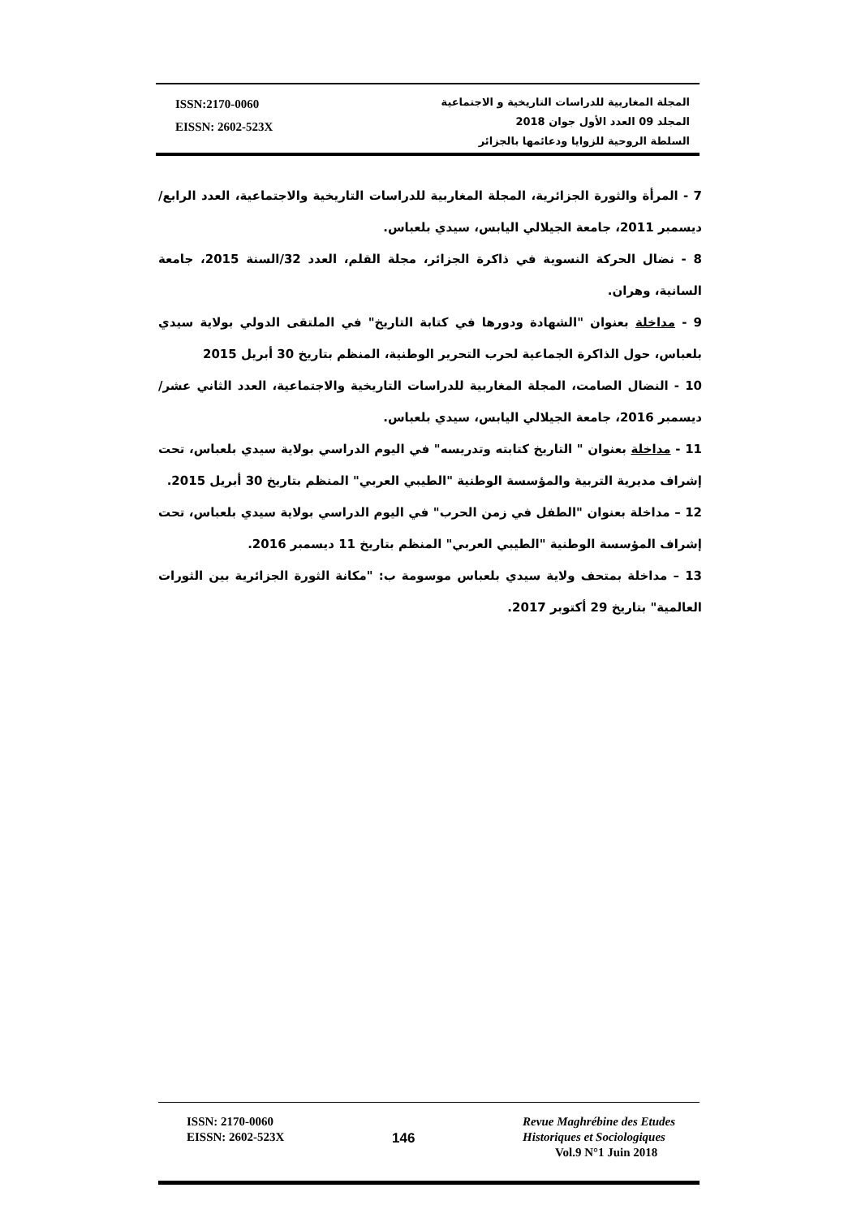ISSN:2170-0060
EISSN: 2602-523X
المجلة المغاربية للدراسات التاريخية و الاجتماعية
المجلد 09 العدد الأول جوان 2018
السلطة الروحية للزوايا ودعائمها بالجزائر
7 - المرأة والثورة الجزائرية، المجلة المغاربية للدراسات التاريخية والاجتماعية، العدد الرابع/ ديسمبر 2011، جامعة الجيلالي اليابس، سيدي بلعباس.
8 - نضال الحركة النسوية في ذاكرة الجزائر، مجلة القلم، العدد 32/السنة 2015، جامعة السانية، وهران.
9 - مداخلة بعنوان "الشهادة ودورها في كتابة التاريخ" في الملتقى الدولي بولاية سيدي بلعباس، حول الذاكرة الجماعية لحرب التحرير الوطنية، المنظم بتاريخ 30 أبريل 2015
10 - النضال الصامت، المجلة المغاربية للدراسات التاريخية والاجتماعية، العدد الثاني عشر/ ديسمبر 2016، جامعة الجيلالي اليابس، سيدي بلعباس.
11 - مداخلة بعنوان " التاريخ كتابته وتدريسه" في اليوم الدراسي بولاية سيدي بلعباس، تحت إشراف مديرية التربية والمؤسسة الوطنية "الطيبي العربي" المنظم بتاريخ 30 أبريل 2015.
12 – مداخلة بعنوان "الطفل في زمن الحرب" في اليوم الدراسي بولاية سيدي بلعباس، تحت إشراف المؤسسة الوطنية "الطيبي العربي" المنظم بتاريخ 11 ديسمبر 2016.
13 – مداخلة بمتحف ولاية سيدي بلعباس موسومة ب: "مكانة الثورة الجزائرية بين الثورات العالمية" بتاريخ 29 أكتوبر 2017.
ISSN: 2170-0060
EISSN: 2602-523X
146
Revue Maghrébine des Etudes
Historiques et Sociologiques
Vol.9 N°1 Juin 2018